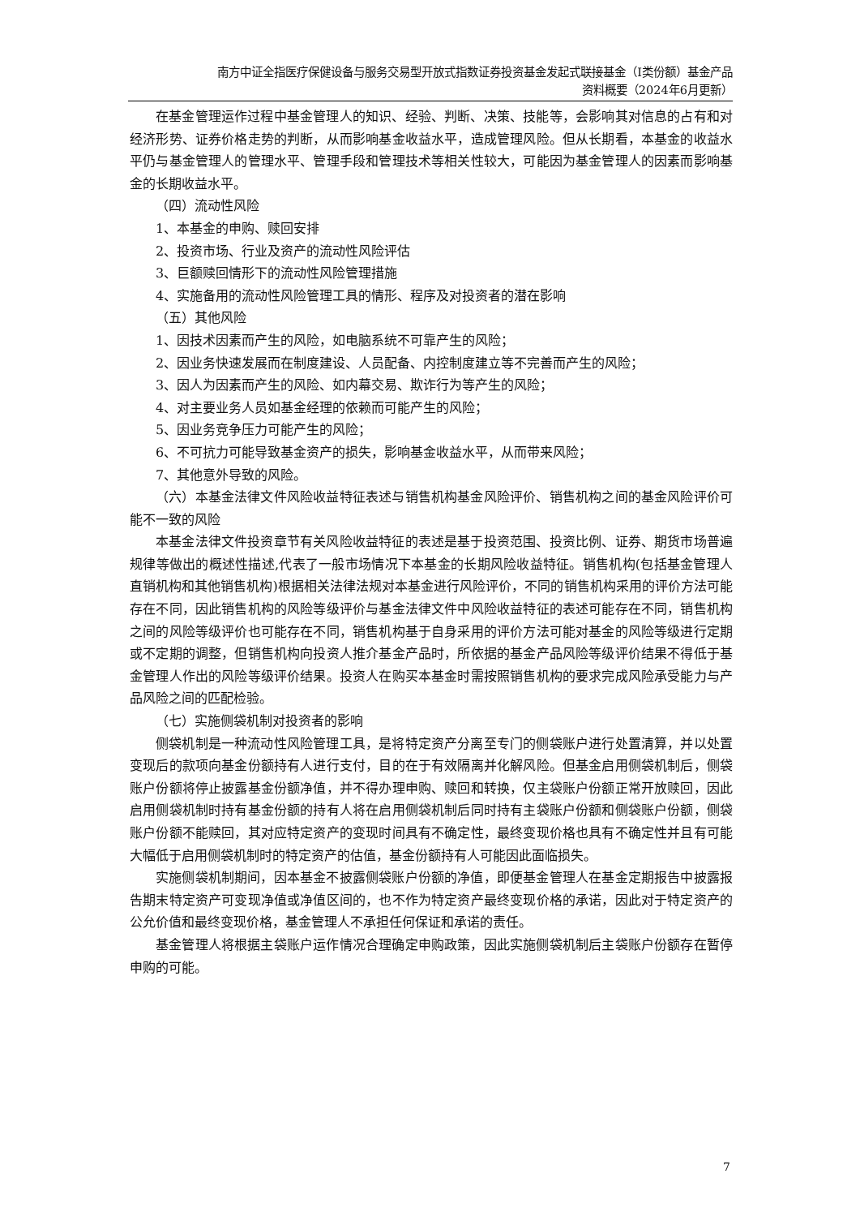南方中证全指医疗保健设备与服务交易型开放式指数证券投资基金发起式联接基金（I类份额）基金产品
资料概要（2024年6月更新）
在基金管理运作过程中基金管理人的知识、经验、判断、决策、技能等，会影响其对信息的占有和对经济形势、证券价格走势的判断，从而影响基金收益水平，造成管理风险。但从长期看，本基金的收益水平仍与基金管理人的管理水平、管理手段和管理技术等相关性较大，可能因为基金管理人的因素而影响基金的长期收益水平。
（四）流动性风险
1、本基金的申购、赎回安排
2、投资市场、行业及资产的流动性风险评估
3、巨额赎回情形下的流动性风险管理措施
4、实施备用的流动性风险管理工具的情形、程序及对投资者的潜在影响
（五）其他风险
1、因技术因素而产生的风险，如电脑系统不可靠产生的风险；
2、因业务快速发展而在制度建设、人员配备、内控制度建立等不完善而产生的风险；
3、因人为因素而产生的风险、如内幕交易、欺诈行为等产生的风险；
4、对主要业务人员如基金经理的依赖而可能产生的风险；
5、因业务竞争压力可能产生的风险；
6、不可抗力可能导致基金资产的损失，影响基金收益水平，从而带来风险；
7、其他意外导致的风险。
（六）本基金法律文件风险收益特征表述与销售机构基金风险评价、销售机构之间的基金风险评价可能不一致的风险
本基金法律文件投资章节有关风险收益特征的表述是基于投资范围、投资比例、证券、期货市场普遍规律等做出的概述性描述,代表了一般市场情况下本基金的长期风险收益特征。销售机构(包括基金管理人直销机构和其他销售机构)根据相关法律法规对本基金进行风险评价，不同的销售机构采用的评价方法可能存在不同，因此销售机构的风险等级评价与基金法律文件中风险收益特征的表述可能存在不同，销售机构之间的风险等级评价也可能存在不同，销售机构基于自身采用的评价方法可能对基金的风险等级进行定期或不定期的调整，但销售机构向投资人推介基金产品时，所依据的基金产品风险等级评价结果不得低于基金管理人作出的风险等级评价结果。投资人在购买本基金时需按照销售机构的要求完成风险承受能力与产品风险之间的匹配检验。
（七）实施侧袋机制对投资者的影响
侧袋机制是一种流动性风险管理工具，是将特定资产分离至专门的侧袋账户进行处置清算，并以处置变现后的款项向基金份额持有人进行支付，目的在于有效隔离并化解风险。但基金启用侧袋机制后，侧袋账户份额将停止披露基金份额净值，并不得办理申购、赎回和转换，仅主袋账户份额正常开放赎回，因此启用侧袋机制时持有基金份额的持有人将在启用侧袋机制后同时持有主袋账户份额和侧袋账户份额，侧袋账户份额不能赎回，其对应特定资产的变现时间具有不确定性，最终变现价格也具有不确定性并且有可能大幅低于启用侧袋机制时的特定资产的估值，基金份额持有人可能因此面临损失。
实施侧袋机制期间，因本基金不披露侧袋账户份额的净值，即便基金管理人在基金定期报告中披露报告期末特定资产可变现净值或净值区间的，也不作为特定资产最终变现价格的承诺，因此对于特定资产的公允价值和最终变现价格，基金管理人不承担任何保证和承诺的责任。
基金管理人将根据主袋账户运作情况合理确定申购政策，因此实施侧袋机制后主袋账户份额存在暂停申购的可能。
7